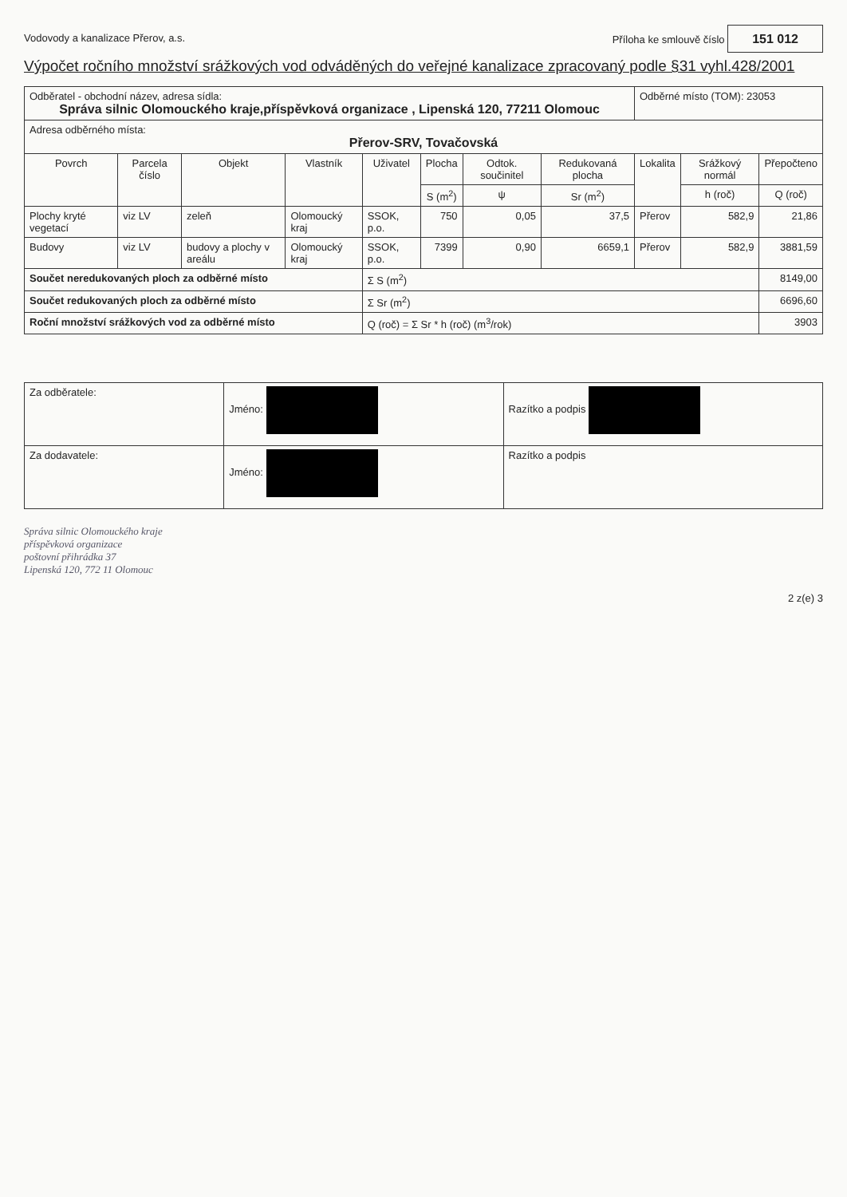Vodovody a kanalizace Přerov, a.s.
Příloha ke smlouvě číslo 151 012
Výpočet ročního množství srážkových vod odváděných do veřejné kanalizace zpracovaný podle §31 vyhl.428/2001
| Odběratel - obchodní název, adresa sídla: Správa silnic Olomouckého kraje,příspěvková organizace , Lipenská 120, 77211 Olomouc | | | | | | | | Odběrné místo (TOM): 23053 | | |
| Adresa odběrného místa: Přerov-SRV, Tovačovská | | | | | | | | | | |
| Povrch | Parcela číslo | Objekt | Vlastník | Uživatel | Plocha | Odtok. součinitel | Redukovaná plocha | Lokalita | Srážkový normál | Přepočteno |
| | | | | | S (m<sup>2</sup>) | ψ | Sr (m<sup>2</sup>) | | h (roč) | Q (roč) |
| Plochy kryté vegetací | viz LV | zeleň | Olomoucký kraj | SSOK, p.o. | 750 | 0,05 | 37,5 | Přerov | 582,9 | 21,86 |
| Budovy | viz LV | budovy a plochy v areálu | Olomoucký kraj | SSOK, p.o. | 7399 | 0,90 | 6659,1 | Přerov | 582,9 | 3881,59 |
| Součet neredukovaných ploch za odběrné místo | | | | Σ S (m<sup>2</sup>) | | | | | | 8149,00 |
| Součet redukovaných ploch za odběrné místo | | | | Σ Sr (m<sup>2</sup>) | | | | | | 6696,60 |
| Roční množství srážkových vod za odběrné místo | | | | Q (roč) = Σ Sr * h (roč) (m<sup>3</sup>/rok) | | | | | | 3903 |
| Za odběratele: | Jméno: | Razítko a podpis |
| Za dodavatele: | Jméno: | Razítko a podpis |
Správa silnic Olomouckého kraje
příspěvková organizace
poštovní přihrádka 37
Lipenská 120, 772 11 Olomouc
2 z(e) 3